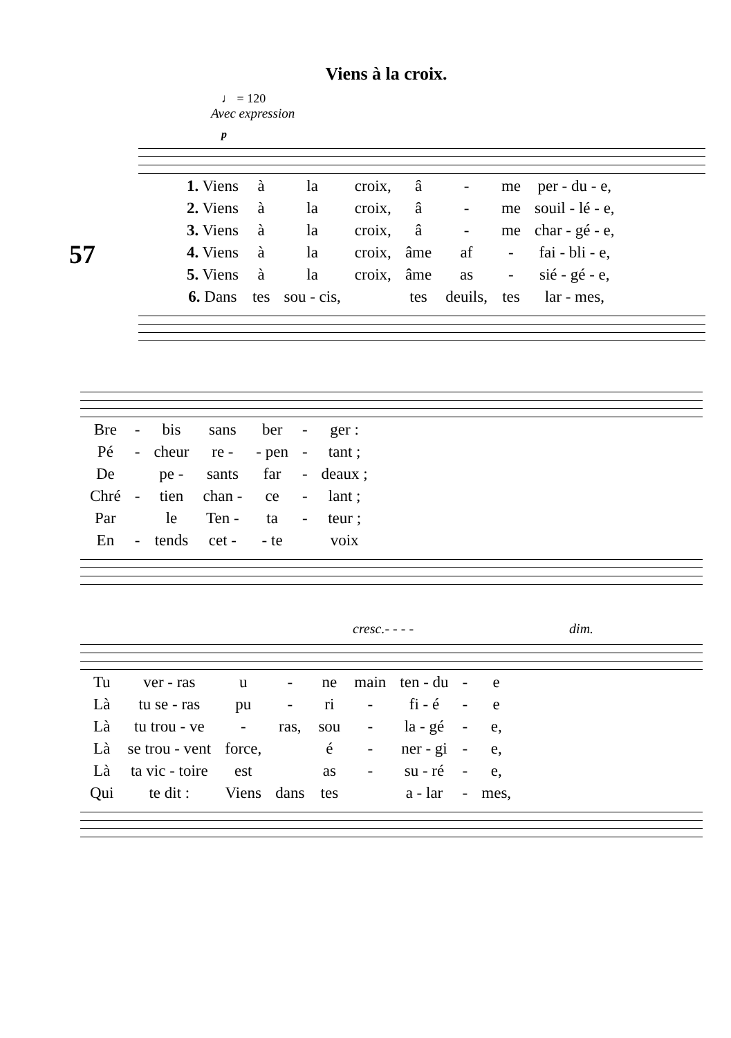Viens à la croix.
♩ = 120
Avec expression
57
p
| 1. Viens | à | la | croix, | â | - | me | per - du - e, |
| 2. Viens | à | la | croix, | â | - | me | souil - lé - e, |
| 3. Viens | à | la | croix, | â | - | me | char - gé - e, |
| 4. Viens | à | la | croix, | âme | af | - | fai - bli - e, |
| 5. Viens | à | la | croix, | âme | as | - | sié - gé - e, |
| 6. Dans | tes | sou - cis, | | tes | deuils, | tes | lar - mes, |
| Bre | - | bis | sans | ber | - | ger : |
| Pé | - | cheur | re - | - pen | - | tant ; |
| De | | pe - | sants | far | - | deaux ; |
| Chré | - | tien | chan - | ce | - | lant ; |
| Par | | le | Ten - | ta | - | teur ; |
| En | - | tends | cet - | - te | | voix |
cresc.- - - - dim.
| Tu | ver - ras | u | - | ne | main | ten - du | - | e |
| Là | tu se - ras | pu | - | ri | - | fi - é | - | e |
| Là | tu trou - ve | - | ras, | sou | - | la - gé | - | e, |
| Là | se trou - vent | force, | | é | - | ner - gi | - | e, |
| Là | ta vic - toire | est | | as | - | su - ré | - | e, |
| Qui | te dit : | Viens | dans | tes | | a - lar | - | mes, |